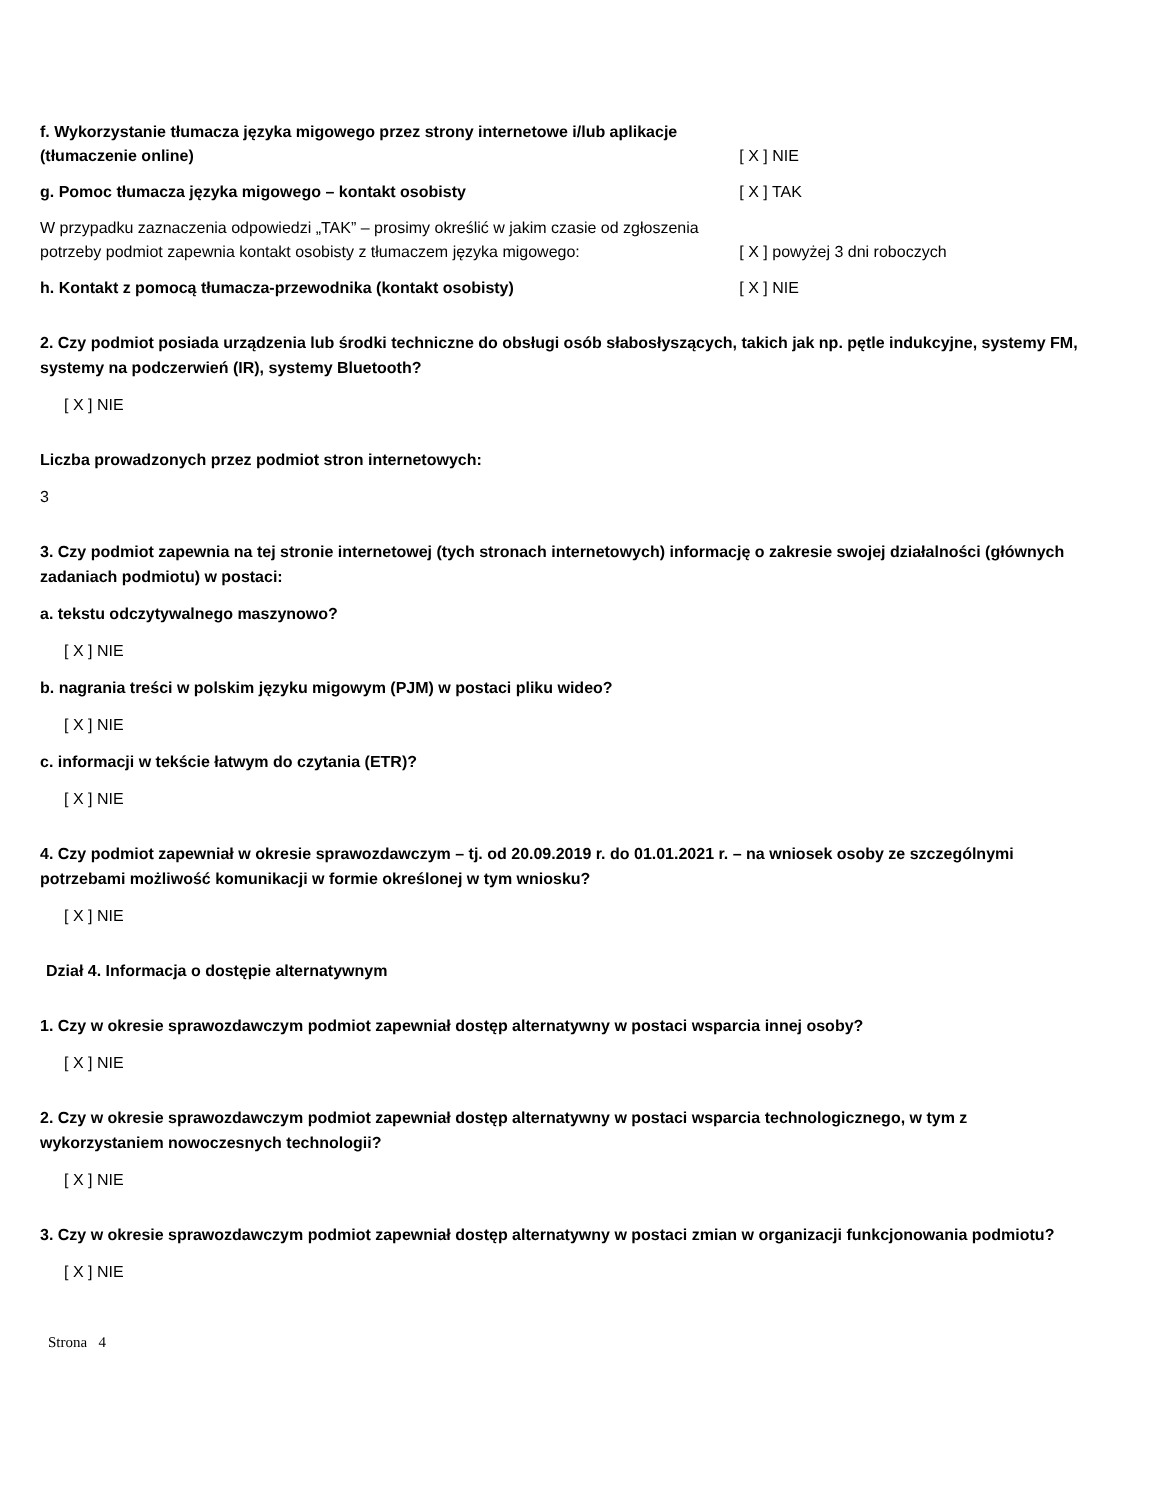f. Wykorzystanie tłumacza języka migowego przez strony internetowe i/lub aplikacje (tłumaczenie online)
[ X ] NIE
g. Pomoc tłumacza języka migowego – kontakt osobisty
[ X ] TAK
W przypadku zaznaczenia odpowiedzi „TAK” – prosimy określić w jakim czasie od zgłoszenia potrzeby podmiot zapewnia kontakt osobisty z tłumaczem języka migowego:
[ X ] powyżej 3 dni roboczych
h. Kontakt z pomocą tłumacza-przewodnika (kontakt osobisty)
[ X ] NIE
2. Czy podmiot posiada urządzenia lub środki techniczne do obsługi osób słabosłyszących, takich jak np. pętle indukcyjne, systemy FM, systemy na podczerwień (IR), systemy Bluetooth?
[ X ] NIE
Liczba prowadzonych przez podmiot stron internetowych:
3
3. Czy podmiot zapewnia na tej stronie internetowej (tych stronach internetowych) informację o zakresie swojej działalności (głównych zadaniach podmiotu) w postaci:
a. tekstu odczytywalnego maszynowo?
[ X ] NIE
b. nagrania treści w polskim języku migowym (PJM) w postaci pliku wideo?
[ X ] NIE
c. informacji w tekście łatwym do czytania (ETR)?
[ X ] NIE
4. Czy podmiot zapewniał w okresie sprawozdawczym – tj. od 20.09.2019 r. do 01.01.2021 r. – na wniosek osoby ze szczególnymi potrzebami możliwość komunikacji w formie określonej w tym wniosku?
[ X ] NIE
Dział 4. Informacja o dostępie alternatywnym
1. Czy w okresie sprawozdawczym podmiot zapewniał dostęp alternatywny w postaci wsparcia innej osoby?
[ X ] NIE
2. Czy w okresie sprawozdawczym podmiot zapewniał dostęp alternatywny w postaci wsparcia technologicznego, w tym z wykorzystaniem nowoczesnych technologii?
[ X ] NIE
3. Czy w okresie sprawozdawczym podmiot zapewniał dostęp alternatywny w postaci zmian w organizacji funkcjonowania podmiotu?
[ X ] NIE
Strona 4